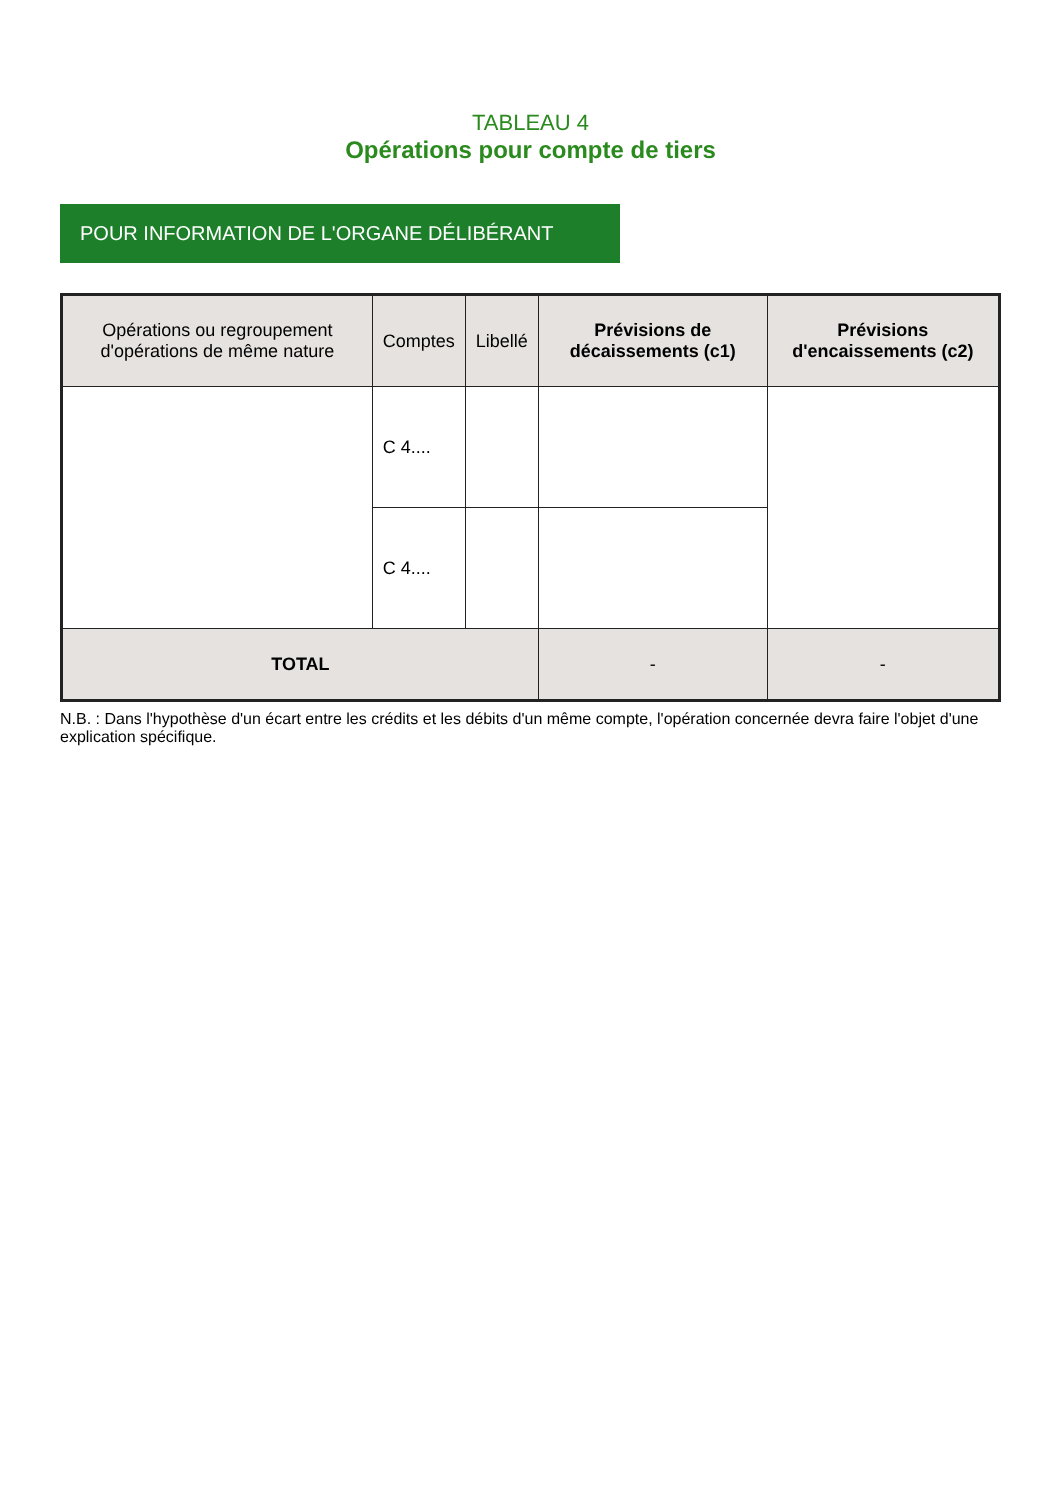TABLEAU 4
Opérations pour compte de tiers
POUR INFORMATION DE L'ORGANE DÉLIBÉRANT
| Opérations ou regroupement d'opérations de même nature | Comptes | Libellé | Prévisions de décaissements (c1) | Prévisions d'encaissements (c2) |
| --- | --- | --- | --- | --- |
| | C 4.... | | | |
| | C 4.... | | | |
| TOTAL | | | - | - |
N.B. : Dans l'hypothèse d'un écart entre les crédits et les débits d'un même compte, l'opération concernée devra faire l'objet d'une explication spécifique.